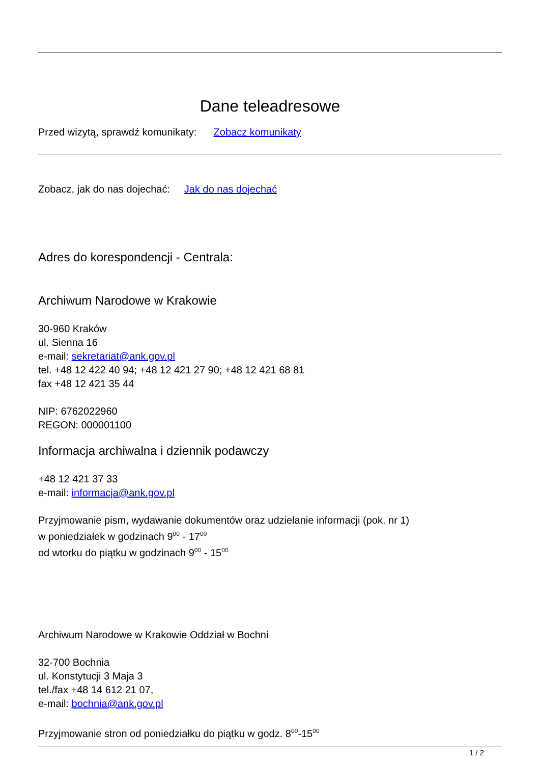Dane teleadresowe
Przed wizytą, sprawdź komunikaty: Zobacz komunikaty
Zobacz, jak do nas dojechać: Jak do nas dojechać
Adres do korespondencji - Centrala:
Archiwum Narodowe w Krakowie
30-960 Kraków
ul. Sienna 16
e-mail: sekretariat@ank.gov.pl
tel. +48 12 422 40 94; +48 12 421 27 90; +48 12 421 68 81
fax +48 12 421 35 44
NIP: 6762022960
REGON: 000001100
Informacja archiwalna i dziennik podawczy
+48 12 421 37 33
e-mail: informacja@ank.gov.pl
Przyjmowanie pism, wydawanie dokumentów oraz udzielanie informacji (pok. nr 1)
w poniedziałek w godzinach 9<sup>00</sup> - 17<sup>00</sup>
od wtorku do piątku w godzinach 9<sup>00</sup> - 15<sup>00</sup>
Archiwum Narodowe w Krakowie Oddział w Bochni
32-700 Bochnia
ul. Konstytucji 3 Maja 3
tel./fax +48 14 612 21 07,
e-mail: bochnia@ank.gov.pl
Przyjmowanie stron od poniedziałku do piątku w godz. 8<sup>00</sup>-15<sup>00</sup>
1 / 2